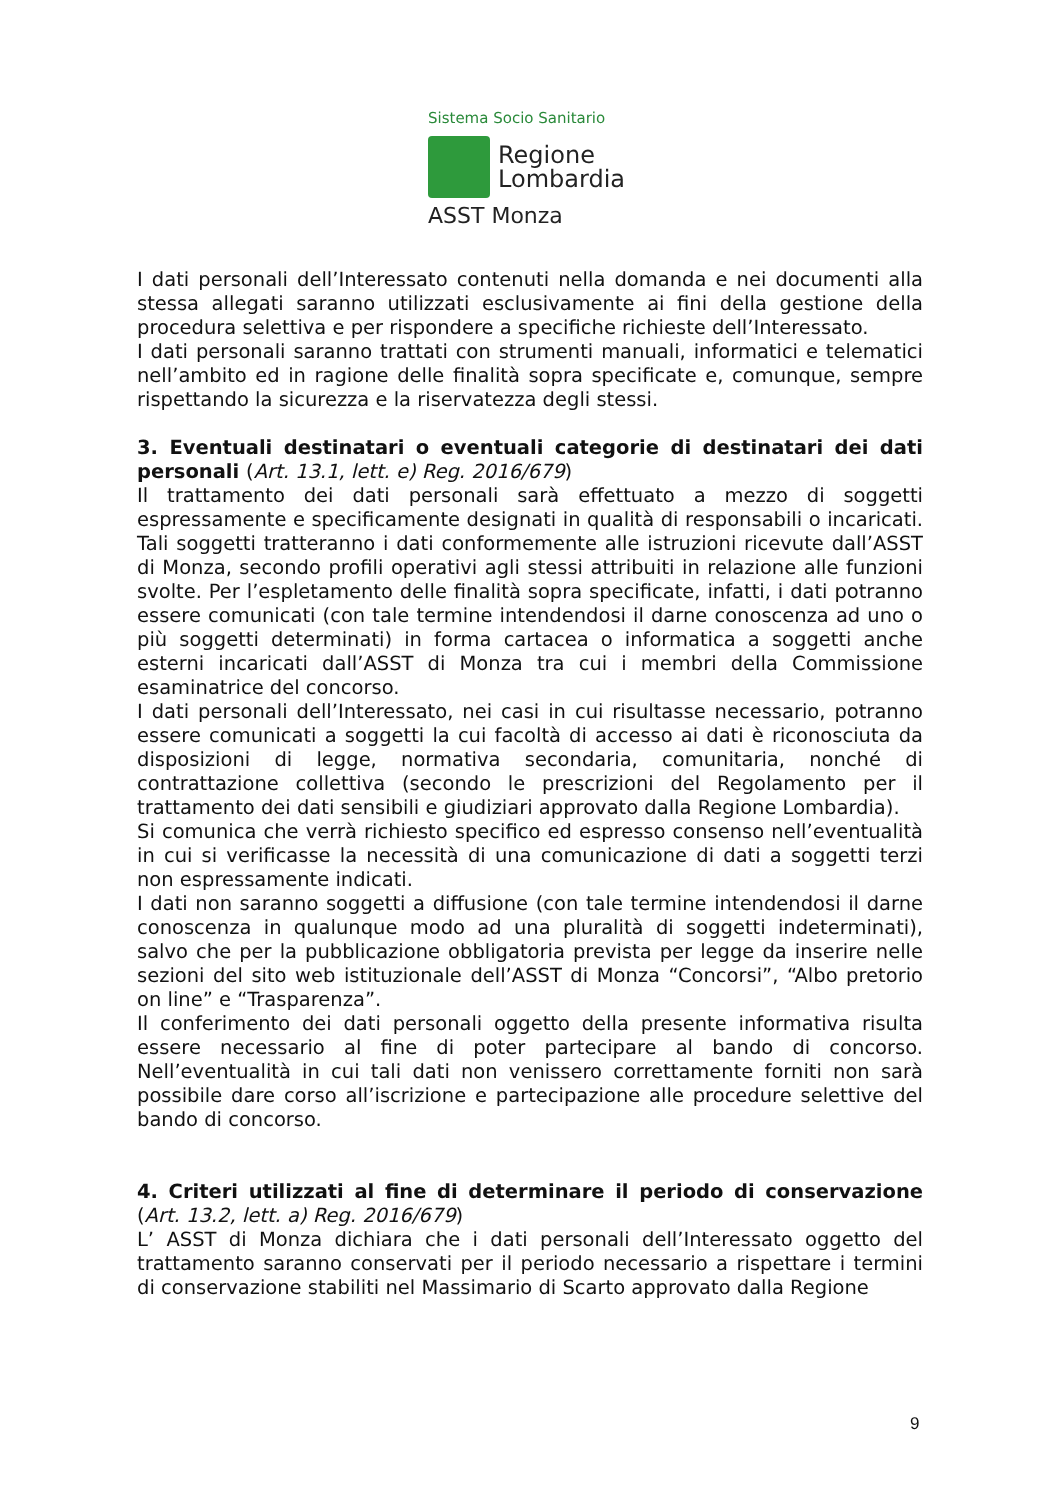Sistema Socio Sanitario
Regione
Lombardia
ASST Monza
I dati personali dell’Interessato contenuti nella domanda e nei documenti alla stessa allegati saranno utilizzati esclusivamente ai fini della gestione della procedura selettiva e per rispondere a specifiche richieste dell’Interessato.
I dati personali saranno trattati con strumenti manuali, informatici e telematici nell’ambito ed in ragione delle finalità sopra specificate e, comunque, sempre rispettando la sicurezza e la riservatezza degli stessi.
3. Eventuali destinatari o eventuali categorie di destinatari dei dati personali (Art. 13.1, lett. e) Reg. 2016/679)
Il trattamento dei dati personali sarà effettuato a mezzo di soggetti espressamente e specificamente designati in qualità di responsabili o incaricati. Tali soggetti tratteranno i dati conformemente alle istruzioni ricevute dall’ASST di Monza, secondo profili operativi agli stessi attribuiti in relazione alle funzioni svolte. Per l’espletamento delle finalità sopra specificate, infatti, i dati potranno essere comunicati (con tale termine intendendosi il darne conoscenza ad uno o più soggetti determinati) in forma cartacea o informatica a soggetti anche esterni incaricati dall’ASST di Monza tra cui i membri della Commissione esaminatrice del concorso.
I dati personali dell’Interessato, nei casi in cui risultasse necessario, potranno essere comunicati a soggetti la cui facoltà di accesso ai dati è riconosciuta da disposizioni di legge, normativa secondaria, comunitaria, nonché di contrattazione collettiva (secondo le prescrizioni del Regolamento per il trattamento dei dati sensibili e giudiziari approvato dalla Regione Lombardia).
Si comunica che verrà richiesto specifico ed espresso consenso nell’eventualità in cui si verificasse la necessità di una comunicazione di dati a soggetti terzi non espressamente indicati.
I dati non saranno soggetti a diffusione (con tale termine intendendosi il darne conoscenza in qualunque modo ad una pluralità di soggetti indeterminati), salvo che per la pubblicazione obbligatoria prevista per legge da inserire nelle sezioni del sito web istituzionale dell’ASST di Monza “Concorsi”, “Albo pretorio on line” e “Trasparenza”.
Il conferimento dei dati personali oggetto della presente informativa risulta essere necessario al fine di poter partecipare al bando di concorso. Nell’eventualità in cui tali dati non venissero correttamente forniti non sarà possibile dare corso all’iscrizione e partecipazione alle procedure selettive del bando di concorso.
4. Criteri utilizzati al fine di determinare il periodo di conservazione (Art. 13.2, lett. a) Reg. 2016/679)
L’ ASST di Monza dichiara che i dati personali dell’Interessato oggetto del trattamento saranno conservati per il periodo necessario a rispettare i termini di conservazione stabiliti nel Massimario di Scarto approvato dalla Regione
9